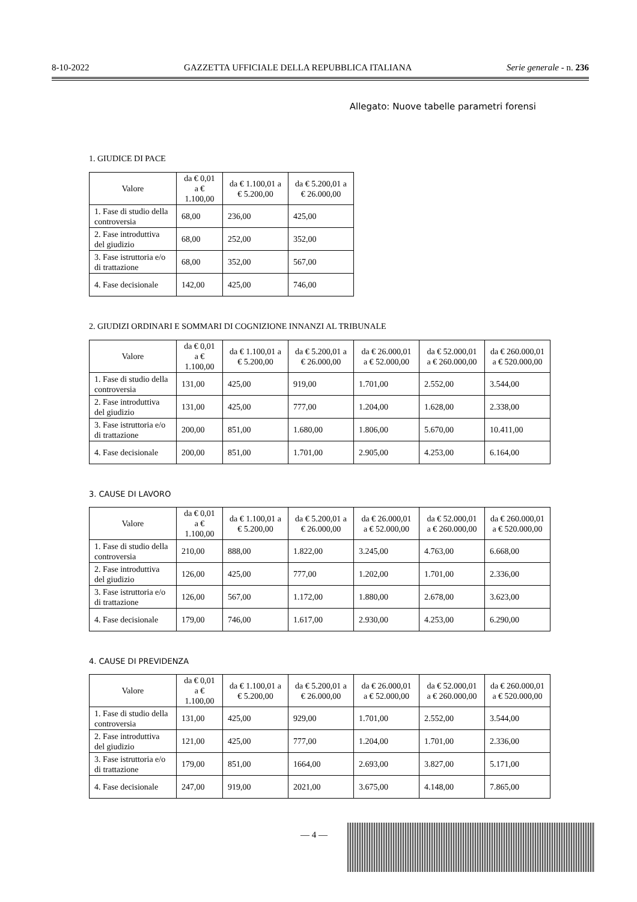8-10-2022 GAZZETTA UFFICIALE DELLA REPUBBLICA ITALIANA Serie generale - n. 236
Allegato: Nuove tabelle parametri forensi
1. GIUDICE DI PACE
| Valore | da € 0,01 a € 1.100,00 | da € 1.100,01 a € 5.200,00 | da € 5.200,01 a € 26.000,00 |
| --- | --- | --- | --- |
| 1. Fase di studio della controversia | 68,00 | 236,00 | 425,00 |
| 2. Fase introduttiva del giudizio | 68,00 | 252,00 | 352,00 |
| 3. Fase istruttoria e/o di trattazione | 68,00 | 352,00 | 567,00 |
| 4. Fase decisionale | 142,00 | 425,00 | 746,00 |
2. GIUDIZI ORDINARI E SOMMARI DI COGNIZIONE INNANZI AL TRIBUNALE
| Valore | da € 0,01 a € 1.100,00 | da € 1.100,01 a € 5.200,00 | da € 5.200,01 a € 26.000,00 | da € 26.000,01 a € 52.000,00 | da € 52.000,01 a € 260.000,00 | da € 260.000,01 a € 520.000,00 |
| --- | --- | --- | --- | --- | --- | --- |
| 1. Fase di studio della controversia | 131,00 | 425,00 | 919,00 | 1.701,00 | 2.552,00 | 3.544,00 |
| 2. Fase introduttiva del giudizio | 131,00 | 425,00 | 777,00 | 1.204,00 | 1.628,00 | 2.338,00 |
| 3. Fase istruttoria e/o di trattazione | 200,00 | 851,00 | 1.680,00 | 1.806,00 | 5.670,00 | 10.411,00 |
| 4. Fase decisionale | 200,00 | 851,00 | 1.701,00 | 2.905,00 | 4.253,00 | 6.164,00 |
3. CAUSE DI LAVORO
| Valore | da € 0,01 a € 1.100,00 | da € 1.100,01 a € 5.200,00 | da € 5.200,01 a € 26.000,00 | da € 26.000,01 a € 52.000,00 | da € 52.000,01 a € 260.000,00 | da € 260.000,01 a € 520.000,00 |
| --- | --- | --- | --- | --- | --- | --- |
| 1. Fase di studio della controversia | 210,00 | 888,00 | 1.822,00 | 3.245,00 | 4.763,00 | 6.668,00 |
| 2. Fase introduttiva del giudizio | 126,00 | 425,00 | 777,00 | 1.202,00 | 1.701,00 | 2.336,00 |
| 3. Fase istruttoria e/o di trattazione | 126,00 | 567,00 | 1.172,00 | 1.880,00 | 2.678,00 | 3.623,00 |
| 4. Fase decisionale | 179,00 | 746,00 | 1.617,00 | 2.930,00 | 4.253,00 | 6.290,00 |
4. CAUSE DI PREVIDENZA
| Valore | da € 0,01 a € 1.100,00 | da € 1.100,01 a € 5.200,00 | da € 5.200,01 a € 26.000,00 | da € 26.000,01 a € 52.000,00 | da € 52.000,01 a € 260.000,00 | da € 260.000,01 a € 520.000,00 |
| --- | --- | --- | --- | --- | --- | --- |
| 1. Fase di studio della controversia | 131,00 | 425,00 | 929,00 | 1.701,00 | 2.552,00 | 3.544,00 |
| 2. Fase introduttiva del giudizio | 121,00 | 425,00 | 777,00 | 1.204,00 | 1.701,00 | 2.336,00 |
| 3. Fase istruttoria e/o di trattazione | 179,00 | 851,00 | 1664,00 | 2.693,00 | 3.827,00 | 5.171,00 |
| 4. Fase decisionale | 247,00 | 919,00 | 2021,00 | 3.675,00 | 4.148,00 | 7.865,00 |
— 4 —